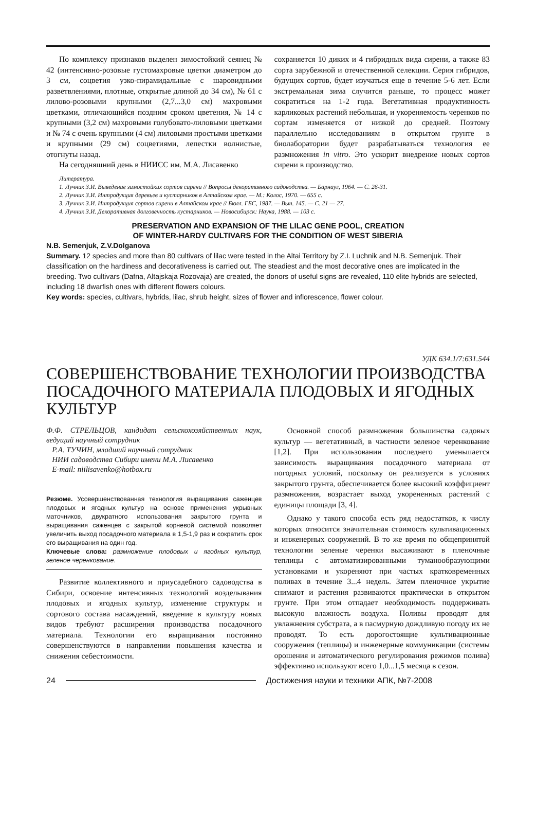По комплексу признаков выделен зимостойкий сеянец № 42 (интенсивно-розовые густомахровые цветки диаметром до 3 см, соцветия узко-пирамидальные с шаровидными разветвлениями, плотные, открытые длиной до 34 см), № 61 с лилово-розовыми крупными (2,7...3,0 см) махровыми цветками, отличающийся поздним сроком цветения, № 14 с крупными (3,2 см) махровыми голубовато-лиловыми цветками и № 74 с очень крупными (4 см) лиловыми простыми цветками и крупными (29 см) соцветиями, лепестки волнистые, отогнуты назад.
На сегодняшний день в НИИСС им. М.А. Лисавенко
сохраняется 10 диких и 4 гибридных вида сирени, а также 83 сорта зарубежной и отечественной селекции. Серия гибридов, будущих сортов, будет изучаться еще в течение 5-6 лет. Если экстремальная зима случится раньше, то процесс может сократиться на 1-2 года. Вегетативная продуктивность карликовых растений небольшая, и укореняемость черенков по сортам изменяется от низкой до средней. Поэтому параллельно исследованиям в открытом грунте в биолаборатории будет разрабатываться технология ее размножения in vitro. Это ускорит внедрение новых сортов сирени в производство.
Литература.
1. Лучник З.И. Выведение зимостойких сортов сирени // Вопросы декоративного садоводства. — Барнаул, 1964. — С. 26-31.
2. Лучник З.И. Интродукция деревьев и кустарников в Алтайском крае. — М.: Колос, 1970. — 655 с.
3. Лучник З.И. Интродукция сортов сирени в Алтайском крае // Бюлл. ГБС, 1987. — Вып. 145. — С. 21 — 27.
4. Лучник З.И. Декоративная долговечность кустарников. — Новосибирск: Наука, 1988. — 103 с.
PRESERVATION AND EXPANSION OF THE LILAC GENE POOL, CREATION
OF WINTER-HARDY CULTIVARS FOR THE CONDITION OF WEST SIBERIA
N.B. Semenjuk, Z.V.Dolganova
Summary. 12 species and more than 80 cultivars of lilac were tested in the Altai Territory by Z.I. Luchnik and N.B. Semenjuk. Their classification on the hardiness and decorativeness is carried out. The steadiest and the most decorative ones are implicated in the breeding. Two cultivars (Dafna, Altajskaja Rozovaja) are created, the donors of useful signs are revealed, 110 elite hybrids are selected, including 18 dwarfish ones with different flowers colours.
Key words: species, cultivars, hybrids, lilac, shrub height, sizes of flower and inflorescence, flower colour.
УДК 634.1/7:631.544
СОВЕРШЕНСТВОВАНИЕ ТЕХНОЛОГИИ ПРОИЗВОДСТВА ПОСАДОЧНОГО МАТЕРИАЛА ПЛОДОВЫХ И ЯГОДНЫХ КУЛЬТУР
Ф.Ф. СТРЕЛЬЦОВ, кандидат сельскохозяйственных наук, ведущий научный сотрудник
Р.А. ТУЧИН, младший научный сотрудник
НИИ садоводства Сибири имени М.А. Лисавенко
E-mail: niilisavenko@hotbox.ru
Резюме. Усовершенствованная технология выращивания саженцев плодовых и ягодных культур на основе применения укрывных маточников, двукратного использования закрытого грунта и выращивания саженцев с закрытой корневой системой позволяет увеличить выход посадочного материала в 1,5-1,9 раз и сократить срок его выращивания на один год.
Ключевые слова: размножение плодовых и ягодных культур, зеленое черенкование.
Развитие коллективного и приусадебного садоводства в Сибири, освоение интенсивных технологий возделывания плодовых и ягодных культур, изменение структуры и сортового состава насаждений, введение в культуру новых видов требуют расширения производства посадочного материала. Технологии его выращивания постоянно совершенствуются в направлении повышения качества и снижения себестоимости.
Основной способ размножения большинства садовых культур — вегетативный, в частности зеленое черенкование [1,2]. При использовании последнего уменьшается зависимость выращивания посадочного материала от погодных условий, поскольку он реализуется в условиях закрытого грунта, обеспечивается более высокий коэффициент размножения, возрастает выход укорененных растений с единицы площади [3, 4].
Однако у такого способа есть ряд недостатков, к числу которых относится значительная стоимость культивационных и инженерных сооружений. В то же время по общепринятой технологии зеленые черенки высаживают в пленочные теплицы с автоматизированными туманообразующими установками и укореняют при частых кратковременных поливах в течение 3...4 недель. Затем пленочное укрытие снимают и растения развиваются практически в открытом грунте. При этом отпадает необходимость поддерживать высокую влажность воздуха. Поливы проводят для увлажнения субстрата, а в пасмурную дождливую погоду их не проводят. То есть дорогостоящие культивационные сооружения (теплицы) и инженерные коммуникации (системы орошения и автоматического регулирования режимов полива) эффективно используют всего 1,0...1,5 месяца в сезон.
24 Достижения науки и техники АПК, №7-2008